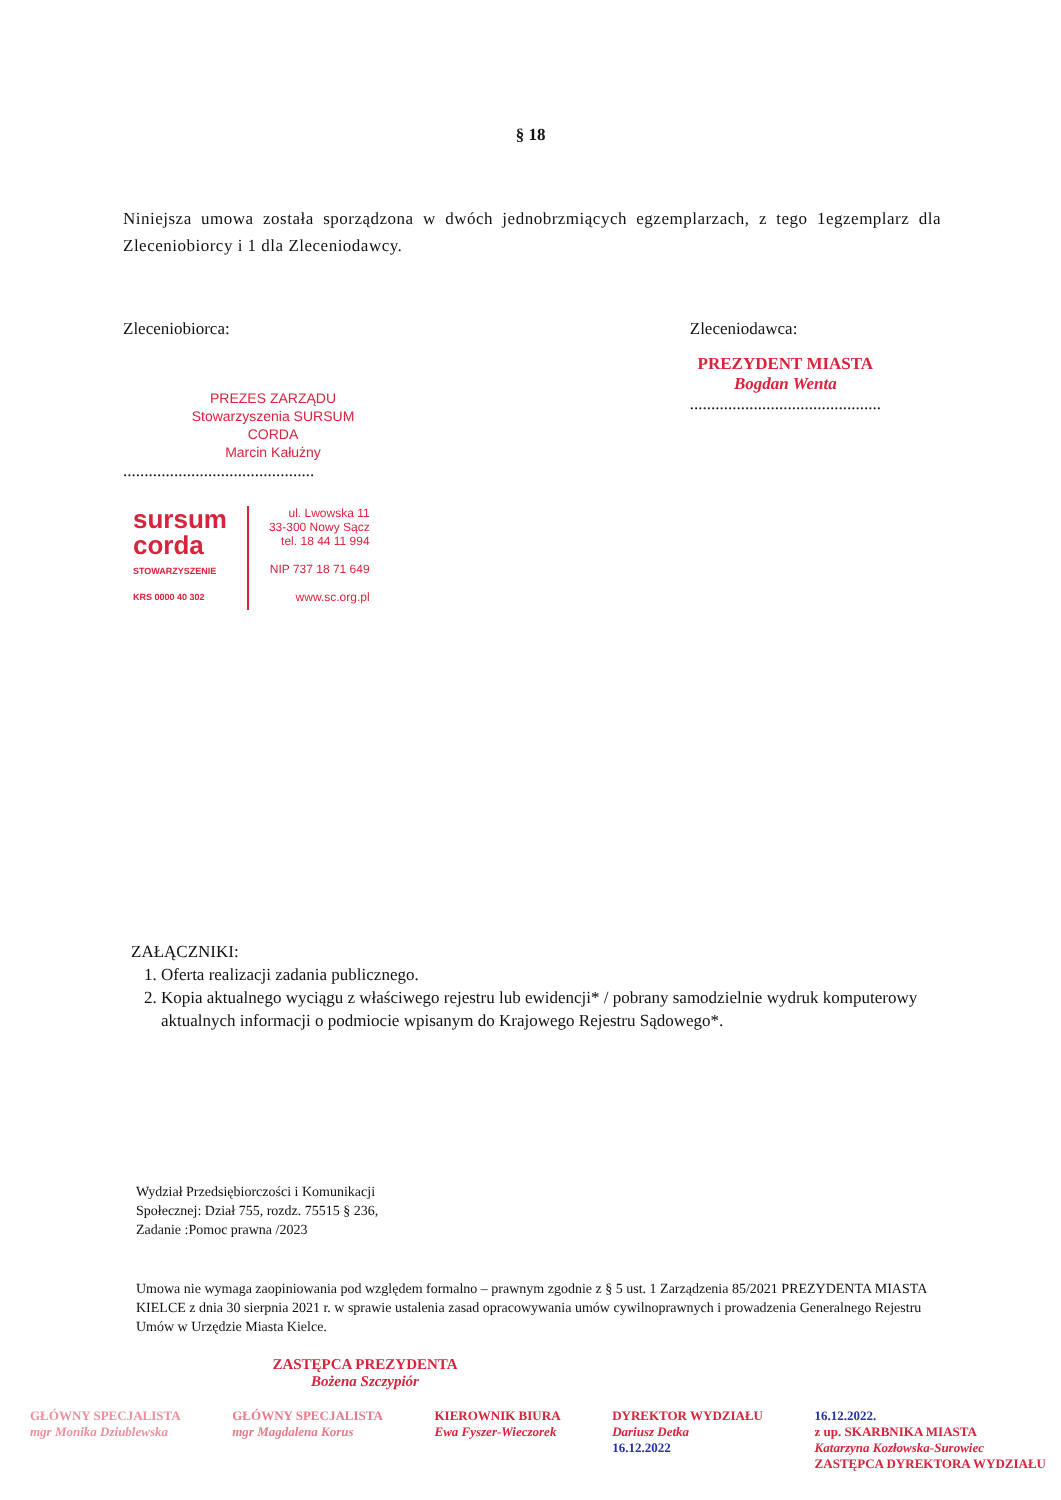§ 18
Niniejsza umowa została sporządzona w dwóch jednobrzmiących egzemplarzach, z tego 1egzemplarz dla Zleceniobiorcy i 1 dla Zleceniodawcy.
Zleceniobiorca:
PREZES ZARZĄDU
Stowarzyszenia SURSUM CORDA
Marcin Kałużny
.............................................
sursum
corda
STOWARZYSZENIE
KRS 0000 40 302
ul. Lwowska 11
33-300 Nowy Sącz
tel. 18 44 11 994
NIP 737 18 71 649
www.sc.org.pl
Zleceniodawca:
PREZYDENT MIASTA
Bogdan Wenta
.............................................
ZAŁĄCZNIKI:
1. Oferta realizacji zadania publicznego.
2. Kopia aktualnego wyciągu z właściwego rejestru lub ewidencji* / pobrany samodzielnie wydruk komputerowy aktualnych informacji o podmiocie wpisanym do Krajowego Rejestru Sądowego*.
Wydział Przedsiębiorczości i Komunikacji
Społecznej: Dział 755, rozdz. 75515 § 236,
Zadanie :Pomoc prawna /2023
Umowa nie wymaga zaopiniowania pod względem formalno – prawnym zgodnie z § 5 ust. 1 Zarządzenia 85/2021 PREZYDENTA MIASTA KIELCE z dnia 30 sierpnia 2021 r. w sprawie ustalenia zasad opracowywania umów cywilnoprawnych i prowadzenia Generalnego Rejestru Umów w Urzędzie Miasta Kielce.
ZASTĘPCA PREZYDENTA
Bożena Szczypiór
GŁÓWNY SPECJALISTA
mgr Monika Dziublewska
GŁÓWNY SPECJALISTA
mgr Magdalena Korus
KIEROWNIK BIURA
Ewa Fyszer-Wieczorek
DYREKTOR WYDZIAŁU
Dariusz Detka
16.12.2022
16.12.2022.
z up. SKARBNIKA MIASTA
Katarzyna Kozłowska-Surowiec
ZASTĘPCA DYREKTORA WYDZIAŁU